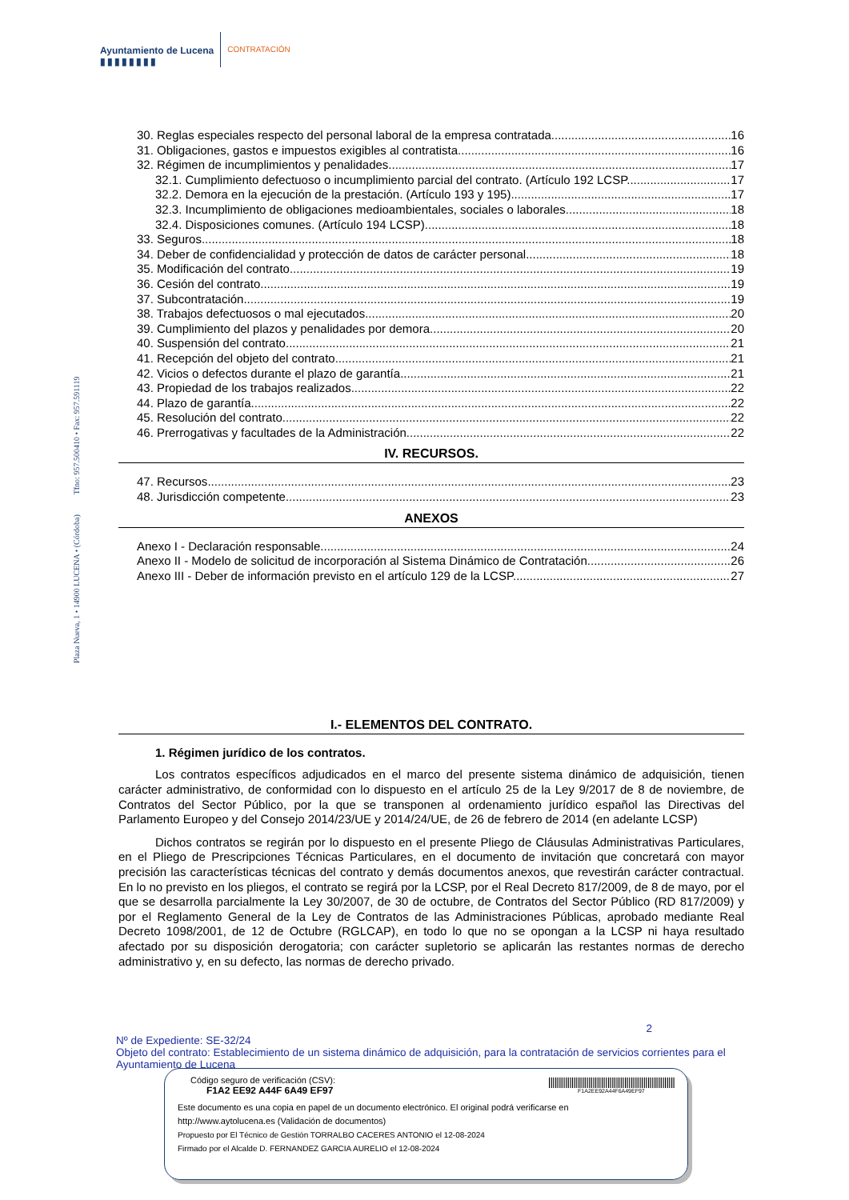Ayuntamiento de Lucena
▮▮▮▮▮▮▮▮
CONTRATACIÓN
Plaza Nueva, 1 • 14900 LUCENA • (Córdoba) Tfno: 957.500410 • Fax: 957.591119
30. Reglas especiales respecto del personal laboral de la empresa contratada 16
31. Obligaciones, gastos e impuestos exigibles al contratista 16
32. Régimen de incumplimientos y penalidades 17
32.1. Cumplimiento defectuoso o incumplimiento parcial del contrato. (Artículo 192 LCSP 17
32.2. Demora en la ejecución de la prestación. (Artículo 193 y 195) 17
32.3. Incumplimiento de obligaciones medioambientales, sociales o laborales 18
32.4. Disposiciones comunes. (Artículo 194 LCSP) 18
33. Seguros 18
34. Deber de confidencialidad y protección de datos de carácter personal 18
35. Modificación del contrato 19
36. Cesión del contrato 19
37. Subcontratación 19
38. Trabajos defectuosos o mal ejecutados 20
39. Cumplimiento del plazos y penalidades por demora 20
40. Suspensión del contrato 21
41. Recepción del objeto del contrato 21
42. Vicios o defectos durante el plazo de garantía 21
43. Propiedad de los trabajos realizados 22
44. Plazo de garantía 22
45. Resolución del contrato 22
46. Prerrogativas y facultades de la Administración 22
IV. RECURSOS.
47. Recursos 23
48. Jurisdicción competente 23
ANEXOS
Anexo I - Declaración responsable 24
Anexo II - Modelo de solicitud de incorporación al Sistema Dinámico de Contratación 26
Anexo III - Deber de información previsto en el artículo 129 de la LCSP 27
I.- ELEMENTOS DEL CONTRATO.
1. Régimen jurídico de los contratos.
Los contratos específicos adjudicados en el marco del presente sistema dinámico de adquisición, tienen carácter administrativo, de conformidad con lo dispuesto en el artículo 25 de la Ley 9/2017 de 8 de noviembre, de Contratos del Sector Público, por la que se transponen al ordenamiento jurídico español las Directivas del Parlamento Europeo y del Consejo 2014/23/UE y 2014/24/UE, de 26 de febrero de 2014 (en adelante LCSP)
Dichos contratos se regirán por lo dispuesto en el presente Pliego de Cláusulas Administrativas Particulares, en el Pliego de Prescripciones Técnicas Particulares, en el documento de invitación que concretará con mayor precisión las características técnicas del contrato y demás documentos anexos, que revestirán carácter contractual. En lo no previsto en los pliegos, el contrato se regirá por la LCSP, por el Real Decreto 817/2009, de 8 de mayo, por el que se desarrolla parcialmente la Ley 30/2007, de 30 de octubre, de Contratos del Sector Público (RD 817/2009) y por el Reglamento General de la Ley de Contratos de las Administraciones Públicas, aprobado mediante Real Decreto 1098/2001, de 12 de Octubre (RGLCAP), en todo lo que no se opongan a la LCSP ni haya resultado afectado por su disposición derogatoria; con carácter supletorio se aplicarán las restantes normas de derecho administrativo y, en su defecto, las normas de derecho privado.
2
Nº de Expediente: SE-32/24
Objeto del contrato: Establecimiento de un sistema dinámico de adquisición, para la contratación de servicios corrientes para el Ayuntamiento de Lucena
Código seguro de verificación (CSV):
F1A2 EE92 A44F 6A49 EF97
||||||||||||||||||||||||||||||||||||||||||||||||||||||||||||
F1A2EE92A44F6A49EF97
Este documento es una copia en papel de un documento electrónico. El original podrá verificarse en
http://www.aytolucena.es (Validación de documentos)
Propuesto por El Técnico de Gestión TORRALBO CACERES ANTONIO el 12-08-2024
Firmado por el Alcalde D. FERNANDEZ GARCIA AURELIO el 12-08-2024